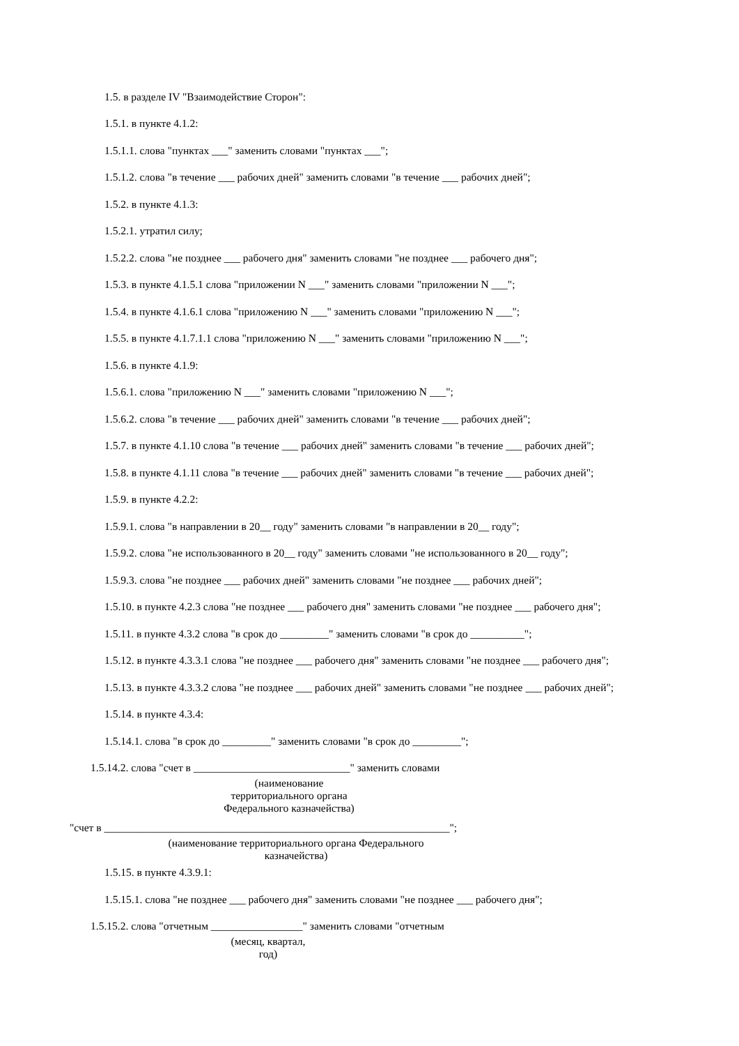1.5. в разделе IV "Взаимодействие Сторон":
1.5.1. в пункте 4.1.2:
1.5.1.1. слова "пунктах ___" заменить словами "пунктах ___";
1.5.1.2. слова "в течение ___ рабочих дней" заменить словами "в течение ___ рабочих дней";
1.5.2. в пункте 4.1.3:
1.5.2.1. утратил силу;
1.5.2.2. слова "не позднее ___ рабочего дня" заменить словами "не позднее ___ рабочего дня";
1.5.3. в пункте 4.1.5.1 слова "приложении N ___" заменить словами "приложении N ___";
1.5.4. в пункте 4.1.6.1 слова "приложению N ___" заменить словами "приложению N ___";
1.5.5. в пункте 4.1.7.1.1 слова "приложению N ___" заменить словами "приложению N ___";
1.5.6. в пункте 4.1.9:
1.5.6.1. слова "приложению N ___" заменить словами "приложению N ___";
1.5.6.2. слова "в течение ___ рабочих дней" заменить словами "в течение ___ рабочих дней";
1.5.7. в пункте 4.1.10 слова "в течение ___ рабочих дней" заменить словами "в течение ___ рабочих дней";
1.5.8. в пункте 4.1.11 слова "в течение ___ рабочих дней" заменить словами "в течение ___ рабочих дней";
1.5.9. в пункте 4.2.2:
1.5.9.1. слова "в направлении в 20__ году" заменить словами "в направлении в 20__ году";
1.5.9.2. слова "не использованного в 20__ году" заменить словами "не использованного в 20__ году";
1.5.9.3. слова "не позднее ___ рабочих дней" заменить словами "не позднее ___ рабочих дней";
1.5.10. в пункте 4.2.3 слова "не позднее ___ рабочего дня" заменить словами "не позднее ___ рабочего дня";
1.5.11. в пункте 4.3.2 слова "в срок до _________" заменить словами "в срок до __________";
1.5.12. в пункте 4.3.3.1 слова "не позднее ___ рабочего дня" заменить словами "не позднее ___ рабочего дня";
1.5.13. в пункте 4.3.3.2 слова "не позднее ___ рабочих дней" заменить словами "не позднее ___ рабочих дней";
1.5.14. в пункте 4.3.4:
1.5.14.1. слова "в срок до _________" заменить словами "в срок до _________";
1.5.14.2. слова "счет в _____________________________" заменить словами
(наименование
территориального органа
Федерального казначейства)
"счет в ________________________________________________________________";
(наименование территориального органа Федерального
казначейства)
1.5.15. в пункте 4.3.9.1:
1.5.15.1. слова "не позднее ___ рабочего дня" заменить словами "не позднее ___ рабочего дня";
1.5.15.2. слова "отчетным _________________" заменить словами "отчетным
(месяц, квартал,
год)